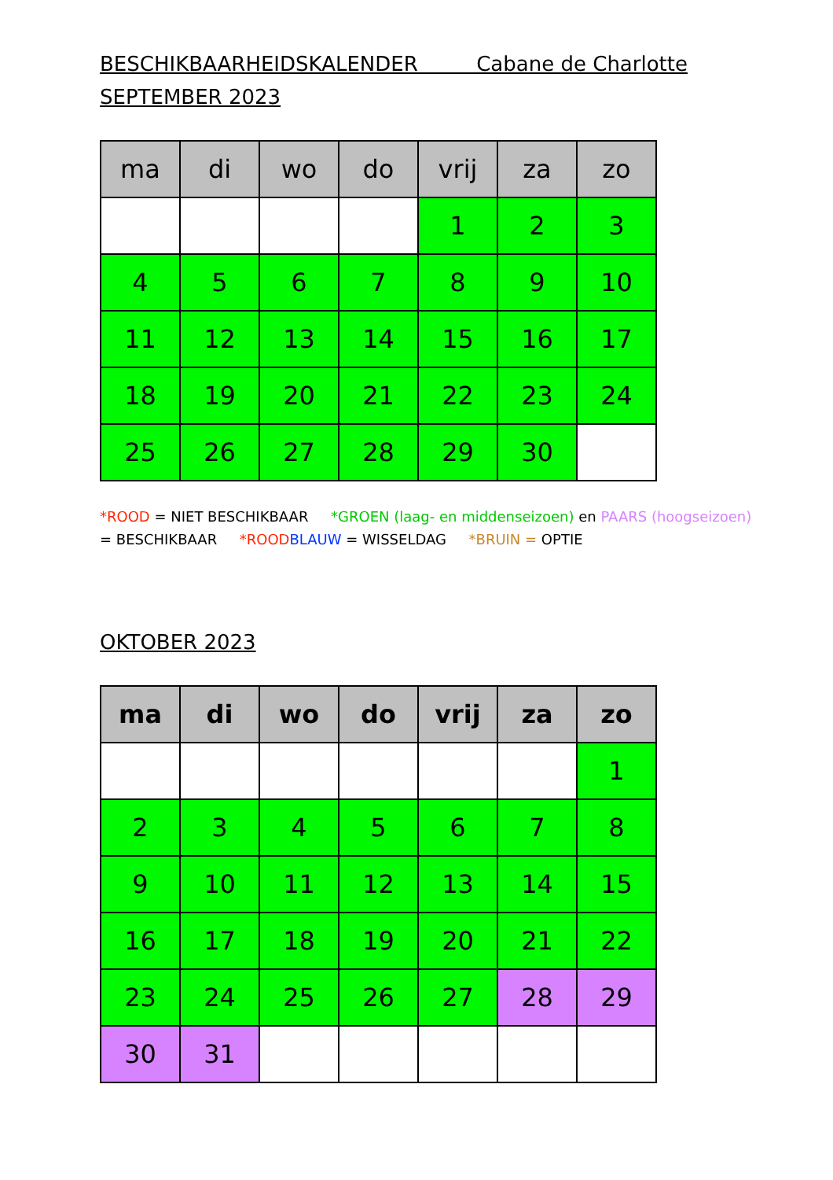BESCHIKBAARHEIDSKALENDER Cabane de Charlotte
SEPTEMBER 2023
| ma | di | wo | do | vrij | za | zo |
| --- | --- | --- | --- | --- | --- | --- |
| | | | | 1 | 2 | 3 |
| 4 | 5 | 6 | 7 | 8 | 9 | 10 |
| 11 | 12 | 13 | 14 | 15 | 16 | 17 |
| 18 | 19 | 20 | 21 | 22 | 23 | 24 |
| 25 | 26 | 27 | 28 | 29 | 30 | |
*ROOD = NIET BESCHIKBAAR *GROEN (laag- en middenseizoen) en PAARS (hoogseizoen) = BESCHIKBAAR *ROOD BLAUW = WISSELDAG *BRUIN = OPTIE
OKTOBER 2023
| ma | di | wo | do | vrij | za | zo |
| --- | --- | --- | --- | --- | --- | --- |
| | | | | | | 1 |
| 2 | 3 | 4 | 5 | 6 | 7 | 8 |
| 9 | 10 | 11 | 12 | 13 | 14 | 15 |
| 16 | 17 | 18 | 19 | 20 | 21 | 22 |
| 23 | 24 | 25 | 26 | 27 | 28 | 29 |
| 30 | 31 | | | | | |